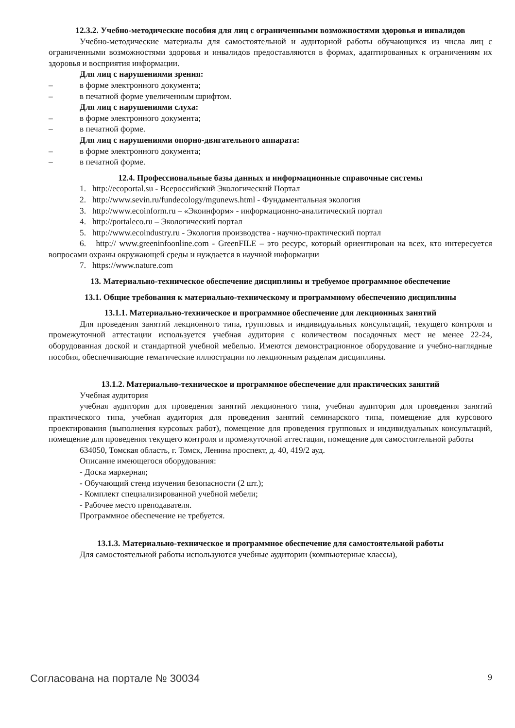12.3.2. Учебно-методические пособия для лиц с ограниченными возможностями здоровья и инвалидов
Учебно-методические материалы для самостоятельной и аудиторной работы обучающихся из числа лиц с ограниченными возможностями здоровья и инвалидов предоставляются в формах, адаптированных к ограничениям их здоровья и восприятия информации.
Для лиц с нарушениями зрения:
– в форме электронного документа;
– в печатной форме увеличенным шрифтом.
Для лиц с нарушениями слуха:
– в форме электронного документа;
– в печатной форме.
Для лиц с нарушениями опорно-двигательного аппарата:
– в форме электронного документа;
– в печатной форме.
12.4. Профессиональные базы данных и информационные справочные системы
1. http://ecoportal.su - Всероссийский Экологический Портал
2. http://www.sevin.ru/fundecology/mgunews.html - Фундаментальная экология
3. http://www.ecoinform.ru – «Экоинформ» - информационно-аналитический портал
4. http://portaleco.ru – Экологический портал
5. http://www.ecoindustry.ru - Экология производства - научно-практический портал
6. http:// www.greeninfoonline.com - GreenFILE – это ресурс, который ориентирован на всех, кто интересуется вопросами охраны окружающей среды и нуждается в научной информации
7. https://www.nature.com
13. Материально-техническое обеспечение дисциплины и требуемое программное обеспечение
13.1. Общие требования к материально-техническому и программному обеспечению дисциплины
13.1.1. Материально-техническое и программное обеспечение для лекционных занятий
Для проведения занятий лекционного типа, групповых и индивидуальных консультаций, текущего контроля и промежуточной аттестации используется учебная аудитория с количеством посадочных мест не менее 22-24, оборудованная доской и стандартной учебной мебелью. Имеются демонстрационное оборудование и учебно-наглядные пособия, обеспечивающие тематические иллюстрации по лекционным разделам дисциплины.
13.1.2. Материально-техническое и программное обеспечение для практических занятий
Учебная аудитория
учебная аудитория для проведения занятий лекционного типа, учебная аудитория для проведения занятий практического типа, учебная аудитория для проведения занятий семинарского типа, помещение для курсового проектирования (выполнения курсовых работ), помещение для проведения групповых и индивидуальных консультаций, помещение для проведения текущего контроля и промежуточной аттестации, помещение для самостоятельной работы
634050, Томская область, г. Томск, Ленина проспект, д. 40, 419/2 ауд.
Описание имеющегося оборудования:
- Доска маркерная;
- Обучающий стенд изучения безопасности (2 шт.);
- Комплект специализированной учебной мебели;
- Рабочее место преподавателя.
Программное обеспечение не требуется.
13.1.3. Материально-техническое и программное обеспечение для самостоятельной работы
Для самостоятельной работы используются учебные аудитории (компьютерные классы),
Согласована на портале № 30034 9